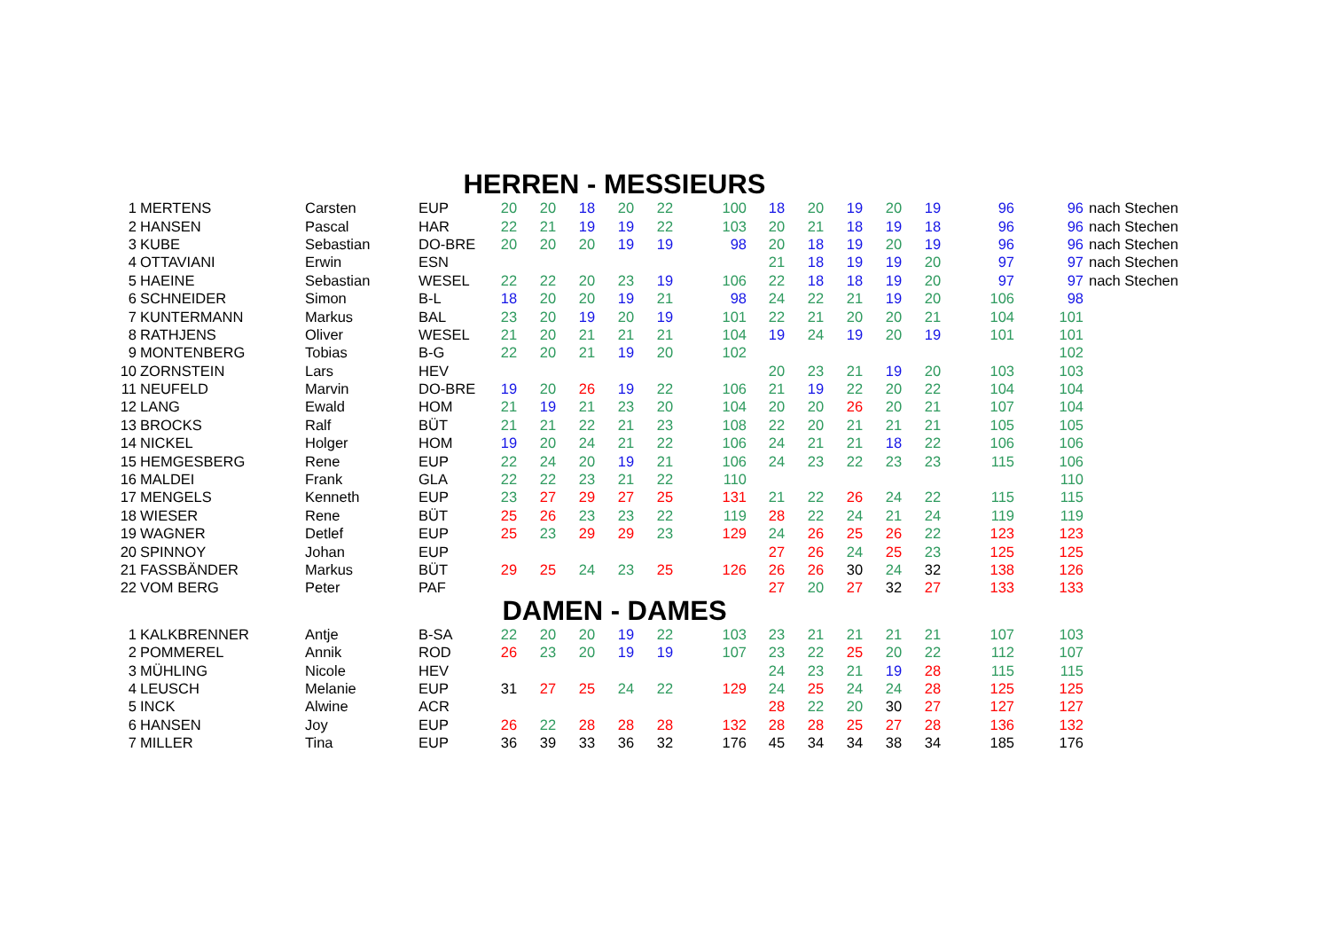HERREN - MESSIEURS
| 1 | MERTENS | Carsten | EUP | 20 | 20 | 18 | 20 | 22 | 100 | 18 | 20 | 19 | 20 | 19 | 96 | 96 | nach Stechen |
| 2 | HANSEN | Pascal | HAR | 22 | 21 | 19 | 19 | 22 | 103 | 20 | 21 | 18 | 19 | 18 | 96 | 96 | nach Stechen |
| 3 | KUBE | Sebastian | DO-BRE | 20 | 20 | 20 | 19 | 19 | 98 | 20 | 18 | 19 | 20 | 19 | 96 | 96 | nach Stechen |
| 4 | OTTAVIANI | Erwin | ESN | | | | | | | 21 | 18 | 19 | 19 | 20 | 97 | 97 | nach Stechen |
| 5 | HAEINE | Sebastian | WESEL | 22 | 22 | 20 | 23 | 19 | 106 | 22 | 18 | 18 | 19 | 20 | 97 | 97 | nach Stechen |
| 6 | SCHNEIDER | Simon | B-L | 18 | 20 | 20 | 19 | 21 | 98 | 24 | 22 | 21 | 19 | 20 | 106 | 98 | |
| 7 | KUNTERMANN | Markus | BAL | 23 | 20 | 19 | 20 | 19 | 101 | 22 | 21 | 20 | 20 | 21 | 104 | 101 | |
| 8 | RATHJENS | Oliver | WESEL | 21 | 20 | 21 | 21 | 21 | 104 | 19 | 24 | 19 | 20 | 19 | 101 | 101 | |
| 9 | MONTENBERG | Tobias | B-G | 22 | 20 | 21 | 19 | 20 | 102 | | | | | | | 102 | |
| 10 | ZORNSTEIN | Lars | HEV | | | | | | | 20 | 23 | 21 | 19 | 20 | 103 | 103 | |
| 11 | NEUFELD | Marvin | DO-BRE | 19 | 20 | 26 | 19 | 22 | 106 | 21 | 19 | 22 | 20 | 22 | 104 | 104 | |
| 12 | LANG | Ewald | HOM | 21 | 19 | 21 | 23 | 20 | 104 | 20 | 20 | 26 | 20 | 21 | 107 | 104 | |
| 13 | BROCKS | Ralf | BÜT | 21 | 21 | 22 | 21 | 23 | 108 | 22 | 20 | 21 | 21 | 21 | 105 | 105 | |
| 14 | NICKEL | Holger | HOM | 19 | 20 | 24 | 21 | 22 | 106 | 24 | 21 | 21 | 18 | 22 | 106 | 106 | |
| 15 | HEMGESBERG | Rene | EUP | 22 | 24 | 20 | 19 | 21 | 106 | 24 | 23 | 22 | 23 | 23 | 115 | 106 | |
| 16 | MALDEI | Frank | GLA | 22 | 22 | 23 | 21 | 22 | 110 | | | | | | | 110 | |
| 17 | MENGELS | Kenneth | EUP | 23 | 27 | 29 | 27 | 25 | 131 | 21 | 22 | 26 | 24 | 22 | 115 | 115 | |
| 18 | WIESER | Rene | BÜT | 25 | 26 | 23 | 23 | 22 | 119 | 28 | 22 | 24 | 21 | 24 | 119 | 119 | |
| 19 | WAGNER | Detlef | EUP | 25 | 23 | 29 | 29 | 23 | 129 | 24 | 26 | 25 | 26 | 22 | 123 | 123 | |
| 20 | SPINNOY | Johan | EUP | | | | | | | 27 | 26 | 24 | 25 | 23 | 125 | 125 | |
| 21 | FASSBÄNDER | Markus | BÜT | 29 | 25 | 24 | 23 | 25 | 126 | 26 | 26 | 30 | 24 | 32 | 138 | 126 | |
| 22 | VOM BERG | Peter | PAF | | | | | | | 27 | 20 | 27 | 32 | 27 | 133 | 133 | |
DAMEN - DAMES
| 1 | KALKBRENNER | Antje | B-SA | 22 | 20 | 20 | 19 | 22 | 103 | 23 | 21 | 21 | 21 | 21 | 107 | 103 |
| 2 | POMMEREL | Annik | ROD | 26 | 23 | 20 | 19 | 19 | 107 | 23 | 22 | 25 | 20 | 22 | 112 | 107 |
| 3 | MÜHLING | Nicole | HEV | | | | | | | 24 | 23 | 21 | 19 | 28 | 115 | 115 |
| 4 | LEUSCH | Melanie | EUP | 31 | 27 | 25 | 24 | 22 | 129 | 24 | 25 | 24 | 24 | 28 | 125 | 125 |
| 5 | INCK | Alwine | ACR | | | | | | | 28 | 22 | 20 | 30 | 27 | 127 | 127 |
| 6 | HANSEN | Joy | EUP | 26 | 22 | 28 | 28 | 28 | 132 | 28 | 28 | 25 | 27 | 28 | 136 | 132 |
| 7 | MILLER | Tina | EUP | 36 | 39 | 33 | 36 | 32 | 176 | 45 | 34 | 34 | 38 | 34 | 185 | 176 |